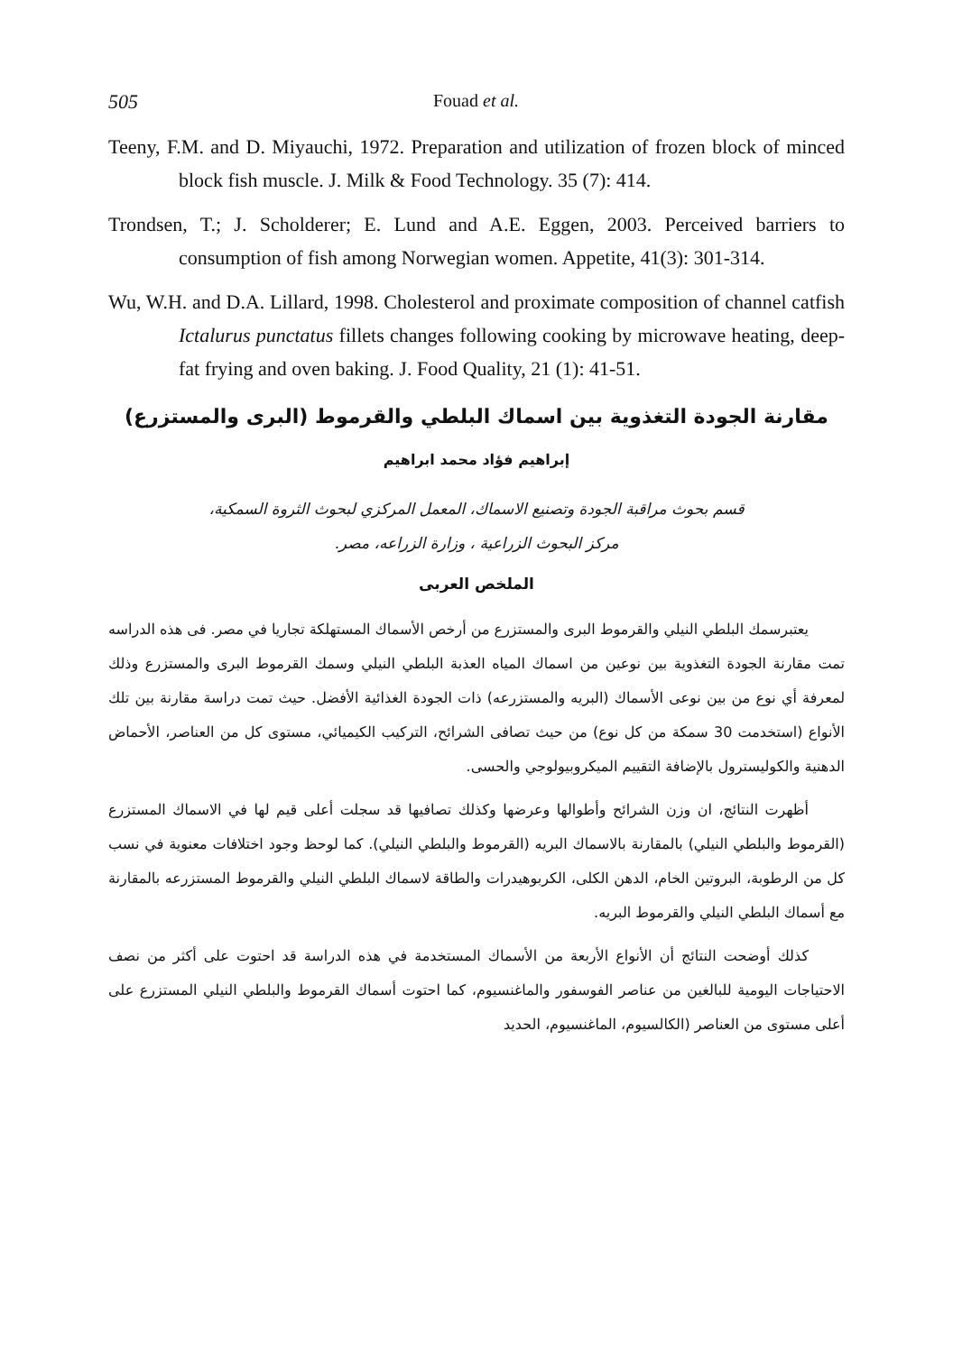505 Fouad et al.
Teeny, F.M. and D. Miyauchi, 1972. Preparation and utilization of frozen block of minced block fish muscle. J. Milk & Food Technology. 35 (7): 414.
Trondsen, T.; J. Scholderer; E. Lund and A.E. Eggen, 2003. Perceived barriers to consumption of fish among Norwegian women. Appetite, 41(3): 301-314.
Wu, W.H. and D.A. Lillard, 1998. Cholesterol and proximate composition of channel catfish Ictalurus punctatus fillets changes following cooking by microwave heating, deep-fat frying and oven baking. J. Food Quality, 21 (1): 41-51.
مقارنة الجودة التغذوية بين اسماك البلطي والقرموط (البرى والمستزرع)
إبراهيم فؤاد محمد ابراهيم
قسم بحوث مراقبة الجودة وتصنيع الاسماك، المعمل المركزي لبحوث الثروة السمكية،
مركز البحوث الزراعية ، وزارة الزراعه، مصر.
الملخص العربى
يعتبرسمك البلطي النيلي والقرموط البرى والمستزرع من أرخص الأسماك المستهلكة تجاريا في مصر. فى هذه الدراسه تمت مقارنة الجودة التغذوية بين نوعين من اسماك المياه العذبة البلطي النيلي وسمك القرموط البرى والمستزرع وذلك لمعرفة أي نوع من بين نوعى الأسماك (البريه والمستزرعه) ذات الجودة الغذائية الأفضل. حيث تمت دراسة مقارنة بين تلك الأنواع (استخدمت 30 سمكة من كل نوع) من حيث تصافى الشرائح، التركيب الكيميائي، مستوى كل من العناصر، الأحماض الدهنية والكوليسترول بالإضافة التقييم الميكروبيولوجي والحسى.
أظهرت النتائج، ان وزن الشرائح وأطوالها وعرضها وكذلك تصافيها قد سجلت أعلى قيم لها في الاسماك المستزرع (القرموط والبلطي النيلي) بالمقارنة بالاسماك البريه (القرموط والبلطي النيلي). كما لوحظ وجود اختلافات معنوية في نسب كل من الرطوبة، البروتين الخام، الدهن الكلى، الكربوهيدرات والطاقة لاسماك البلطي النيلي والقرموط المستزرعه بالمقارنة مع أسماك البلطي النيلي والقرموط البريه.
كذلك أوضحت النتائج أن الأنواع الأربعة من الأسماك المستخدمة في هذه الدراسة قد احتوت على أكثر من نصف الاحتياجات اليومية للبالغين من عناصر الفوسفور والماغنسيوم، كما احتوت أسماك القرموط والبلطي النيلي المستزرع على أعلى مستوى من العناصر (الكالسيوم، الماغنسيوم، الحديد